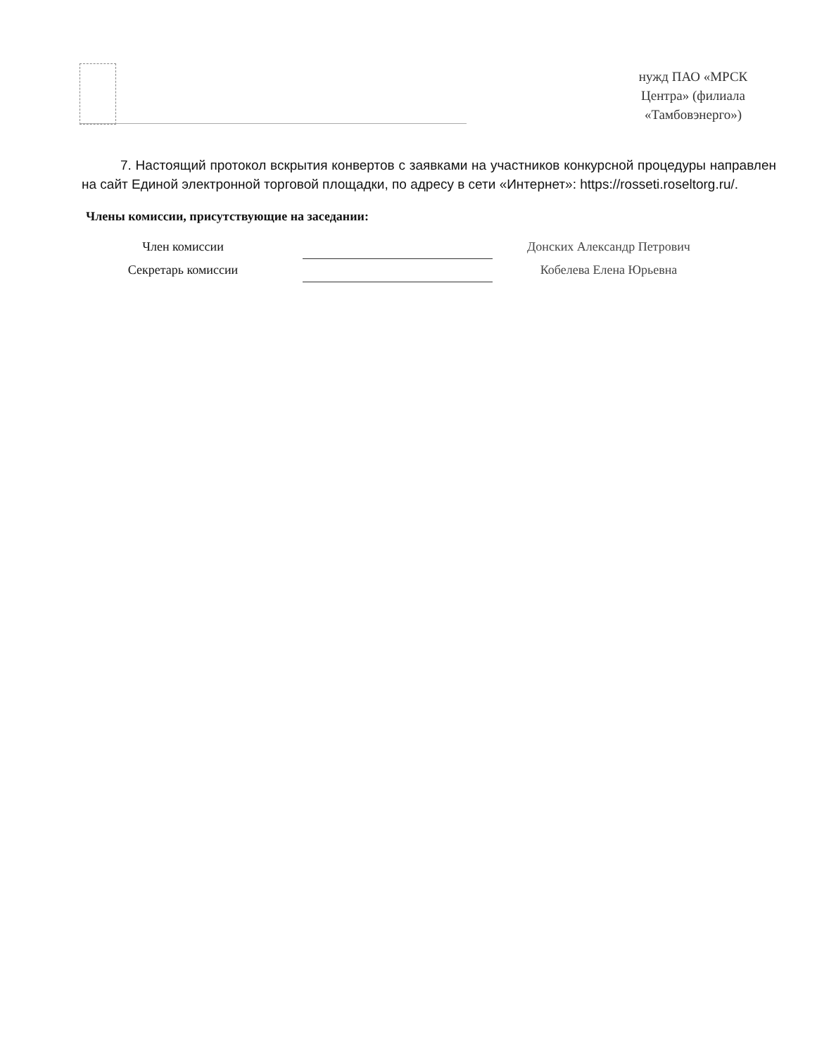нужд ПАО «МРСК Центра» (филиала «Тамбовэнерго»)
7. Настоящий протокол вскрытия конвертов с заявками на участников конкурсной процедуры направлен на сайт Единой электронной торговой площадки, по адресу в сети «Интернет»: https://rosseti.roseltorg.ru/.
Члены комиссии, присутствующие на заседании:
| Член комиссии | | | Донских Александр Петрович |
| Секретарь комиссии | | | Кобелева Елена Юрьевна |